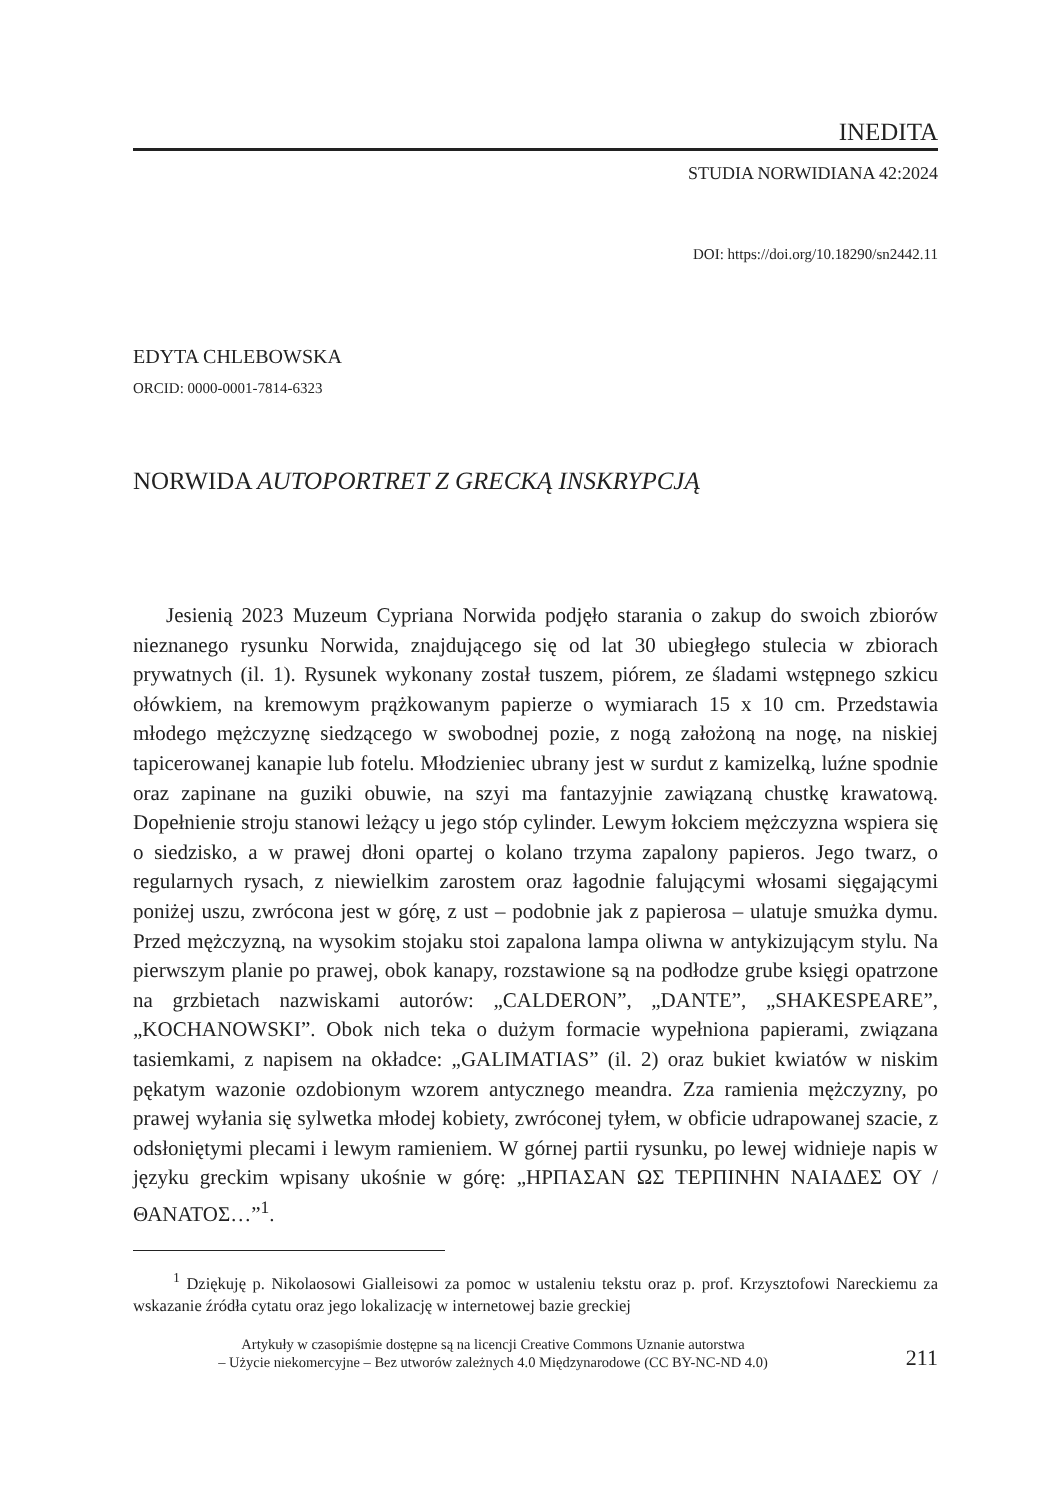INEDITA
STUDIA NORWIDIANA 42:2024
DOI: https://doi.org/10.18290/sn2442.11
EDYTA CHLEBOWSKA
ORCID: 0000-0001-7814-6323
NORWIDA AUTOPORTRET Z GRECKĄ INSKRYPCJĄ
Jesienią 2023 Muzeum Cypriana Norwida podjęło starania o zakup do swoich zbiorów nieznanego rysunku Norwida, znajdującego się od lat 30 ubiegłego stulecia w zbiorach prywatnych (il. 1). Rysunek wykonany został tuszem, piórem, ze śladami wstępnego szkicu ołówkiem, na kremowym prążkowanym papierze o wymiarach 15 x 10 cm. Przedstawia młodego mężczyznę siedzącego w swobodnej pozie, z nogą założoną na nogę, na niskiej tapicerowanej kanapie lub fotelu. Młodzieniec ubrany jest w surdut z kamizelką, luźne spodnie oraz zapinane na guziki obuwie, na szyi ma fantazyjnie zawiązaną chustkę krawatową. Dopełnienie stroju stanowi leżący u jego stóp cylinder. Lewym łokciem mężczyzna wspiera się o siedzisko, a w prawej dłoni opartej o kolano trzyma zapalony papieros. Jego twarz, o regularnych rysach, z niewielkim zarostem oraz łagodnie falującymi włosami sięgającymi poniżej uszu, zwrócona jest w górę, z ust – podobnie jak z papierosa – ulatuje smużka dymu. Przed mężczyzną, na wysokim stojaku stoi zapalona lampa oliwna w antykizującym stylu. Na pierwszym planie po prawej, obok kanapy, rozstawione są na podłodze grube księgi opatrzone na grzbietach nazwiskami autorów: „CALDERON”, „DANTE”, „SHAKESPEARE”, „KOCHANOWSKI”. Obok nich teka o dużym formacie wypełniona papierami, związana tasiemkami, z napisem na okładce: „GALIMATIAS” (il. 2) oraz bukiet kwiatów w niskim pękatym wazonie ozdobionym wzorem antycznego meandra. Zza ramienia mężczyzny, po prawej wyłania się sylwetka młodej kobiety, zwróconej tyłem, w obficie udrapowanej szacie, z odsłoniętymi plecami i lewym ramieniem. W górnej partii rysunku, po lewej widnieje napis w języku greckim wpisany ukośnie w górę: „ΗΡΠΑΣΑΝ ΩΣ ΤΕΡΠΙΝΗΝ ΝΑΙΑΔΕΣ ΟΥ / ΘΑΝΑΤΟΣ…”<sup>1</sup>.
<sup>1</sup> Dziękuję p. Nikolaosowi Gialleisowi za pomoc w ustaleniu tekstu oraz p. prof. Krzysztofowi Nareckiemu za wskazanie źródła cytatu oraz jego lokalizację w internetowej bazie greckiej
Artykuły w czasopiśmie dostępne są na licencji Creative Commons Uznanie autorstwa
– Użycie niekomercyjne – Bez utworów zależnych 4.0 Międzynarodowe (CC BY-NC-ND 4.0)
211